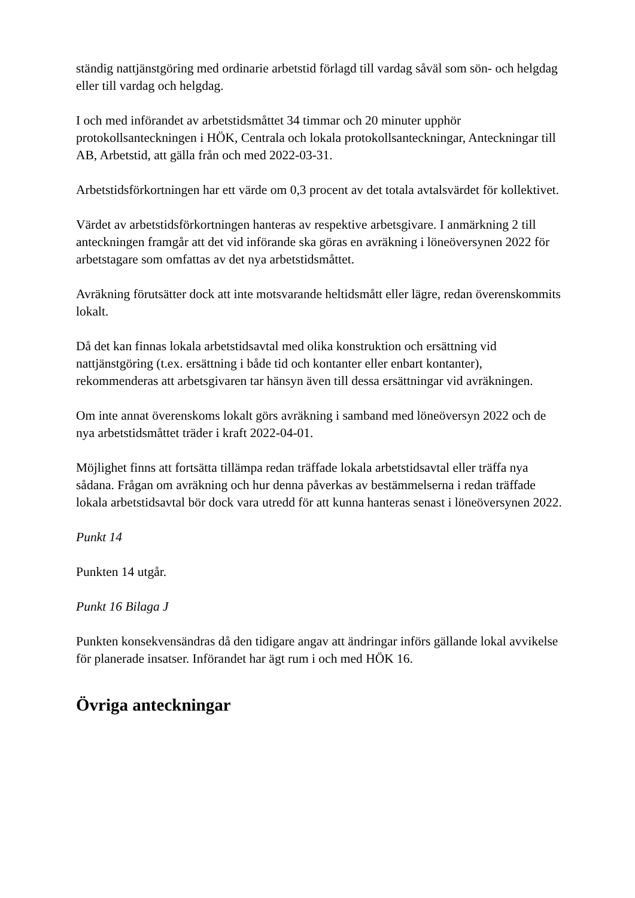ständig nattjänstgöring med ordinarie arbetstid förlagd till vardag såväl som sön- och helgdag eller till vardag och helgdag.
I och med införandet av arbetstidsmåttet 34 timmar och 20 minuter upphör protokollsanteckningen i HÖK, Centrala och lokala protokollsanteckningar, Anteckningar till AB, Arbetstid, att gälla från och med 2022-03-31.
Arbetstidsförkortningen har ett värde om 0,3 procent av det totala avtalsvärdet för kollektivet.
Värdet av arbetstidsförkortningen hanteras av respektive arbetsgivare. I anmärkning 2 till anteckningen framgår att det vid införande ska göras en avräkning i löneöversynen 2022 för arbetstagare som omfattas av det nya arbetstidsmåttet.
Avräkning förutsätter dock att inte motsvarande heltidsmått eller lägre, redan överenskommits lokalt.
Då det kan finnas lokala arbetstidsavtal med olika konstruktion och ersättning vid nattjänstgöring (t.ex. ersättning i både tid och kontanter eller enbart kontanter), rekommenderas att arbetsgivaren tar hänsyn även till dessa ersättningar vid avräkningen.
Om inte annat överenskoms lokalt görs avräkning i samband med löneöversyn 2022 och de nya arbetstidsmåttet träder i kraft 2022-04-01.
Möjlighet finns att fortsätta tillämpa redan träffade lokala arbetstidsavtal eller träffa nya sådana. Frågan om avräkning och hur denna påverkas av bestämmelserna i redan träffade lokala arbetstidsavtal bör dock vara utredd för att kunna hanteras senast i löneöversynen 2022.
Punkt 14
Punkten 14 utgår.
Punkt 16 Bilaga J
Punkten konsekvensändras då den tidigare angav att ändringar införs gällande lokal avvikelse för planerade insatser. Införandet har ägt rum i och med HÖK 16.
Övriga anteckningar